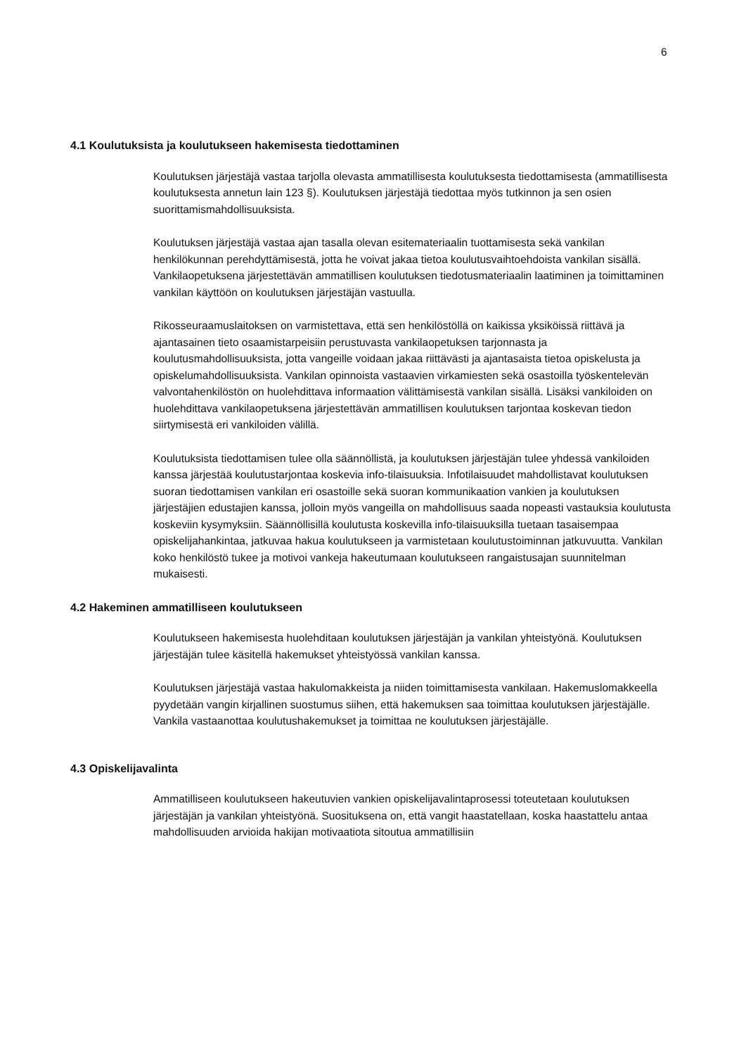6
4.1 Koulutuksista ja koulutukseen hakemisesta tiedottaminen
Koulutuksen järjestäjä vastaa tarjolla olevasta ammatillisesta koulutuksesta tiedottamisesta (ammatillisesta koulutuksesta annetun lain 123 §). Koulutuksen järjestäjä tiedottaa myös tutkinnon ja sen osien suorittamismahdollisuuksista.
Koulutuksen järjestäjä vastaa ajan tasalla olevan esitemateriaalin tuottamisesta sekä vankilan henkilökunnan perehdyttämisestä, jotta he voivat jakaa tietoa koulutusvaihtoehdoista vankilan sisällä. Vankilaopetuksena järjestettävän ammatillisen koulutuksen tiedotusmateriaalin laatiminen ja toimittaminen vankilan käyttöön on koulutuksen järjestäjän vastuulla.
Rikosseuraamuslaitoksen on varmistettava, että sen henkilöstöllä on kaikissa yksiköissä riittävä ja ajantasainen tieto osaamistarpeisiin perustuvasta vankilaopetuksen tarjonnasta ja koulutusmahdollisuuksista, jotta vangeille voidaan jakaa riittävästi ja ajantasaista tietoa opiskelusta ja opiskelumahdollisuuksista. Vankilan opinnoista vastaavien virkamiesten sekä osastoilla työskentelevän valvontahenkilöstön on huolehdittava informaation välittämisestä vankilan sisällä. Lisäksi vankiloiden on huolehdittava vankilaopetuksena järjestettävän ammatillisen koulutuksen tarjontaa koskevan tiedon siirtymisestä eri vankiloiden välillä.
Koulutuksista tiedottamisen tulee olla säännöllistä, ja koulutuksen järjestäjän tulee yhdessä vankiloiden kanssa järjestää koulutustarjontaa koskevia info-tilaisuuksia. Infotilaisuudet mahdollistavat koulutuksen suoran tiedottamisen vankilan eri osastoille sekä suoran kommunikaation vankien ja koulutuksen järjestäjien edustajien kanssa, jolloin myös vangeilla on mahdollisuus saada nopeasti vastauksia koulutusta koskeviin kysymyksiin. Säännöllisillä koulutusta koskevilla info-tilaisuuksilla tuetaan tasaisempaa opiskelijahankintaa, jatkuvaa hakua koulutukseen ja varmistetaan koulutustoiminnan jatkuvuutta. Vankilan koko henkilöstö tukee ja motivoi vankeja hakeutumaan koulutukseen rangaistusajan suunnitelman mukaisesti.
4.2 Hakeminen ammatilliseen koulutukseen
Koulutukseen hakemisesta huolehditaan koulutuksen järjestäjän ja vankilan yhteistyönä. Koulutuksen järjestäjän tulee käsitellä hakemukset yhteistyössä vankilan kanssa.
Koulutuksen järjestäjä vastaa hakulomakkeista ja niiden toimittamisesta vankilaan. Hakemuslomakkeella pyydetään vangin kirjallinen suostumus siihen, että hakemuksen saa toimittaa koulutuksen järjestäjälle. Vankila vastaanottaa koulutushakemukset ja toimittaa ne koulutuksen järjestäjälle.
4.3 Opiskelijavalinta
Ammatilliseen koulutukseen hakeutuvien vankien opiskelijavalintaprosessi toteutetaan koulutuksen järjestäjän ja vankilan yhteistyönä. Suosituksena on, että vangit haastatellaan, koska haastattelu antaa mahdollisuuden arvioida hakijan motivaatiota sitoutua ammatillisiin